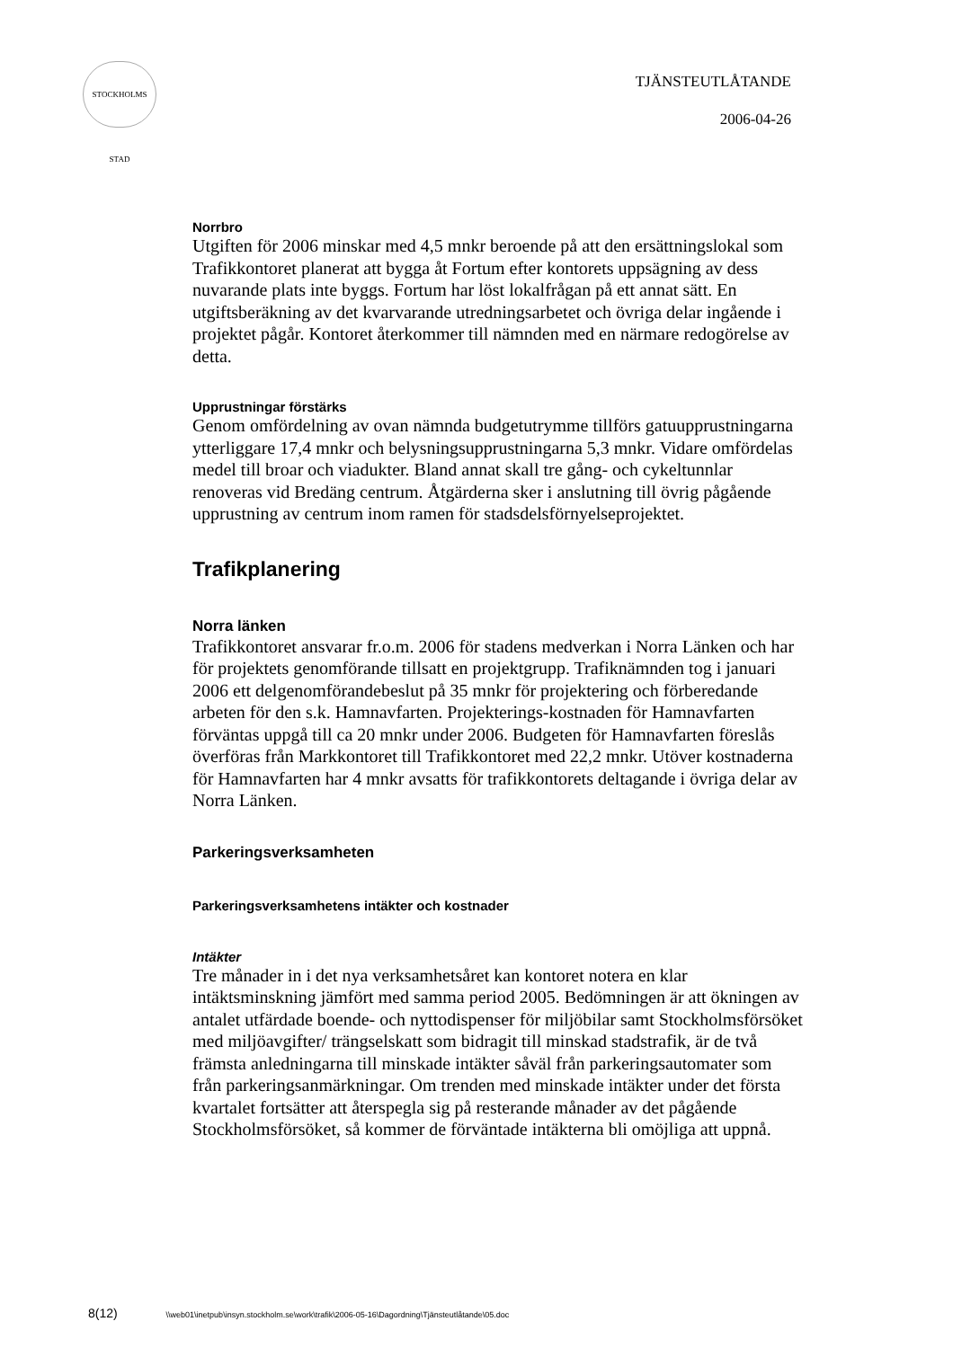STOCKHOLMS STAD
TJÄNSTEUTLÅTANDE
2006-04-26
Norrbro
Utgiften för 2006 minskar med 4,5 mnkr beroende på att den ersättningslokal som Trafikkontoret planerat att bygga åt Fortum efter kontorets uppsägning av dess nuvarande plats inte byggs. Fortum har löst lokalfrågan på ett annat sätt. En utgiftsberäkning av det kvarvarande utredningsarbetet och övriga delar ingående i projektet pågår. Kontoret återkommer till nämnden med en närmare redogörelse av detta.
Upprustningar förstärks
Genom omfördelning av ovan nämnda budgetutrymme tillförs gatuupprustningarna ytterliggare 17,4 mnkr och belysningsupprustningarna 5,3 mnkr. Vidare omfördelas medel till broar och viadukter. Bland annat skall tre gång- och cykeltunnlar renoveras vid Bredäng centrum. Åtgärderna sker i anslutning till övrig pågående upprustning av centrum inom ramen för stadsdelsförnyelseprojektet.
Trafikplanering
Norra länken
Trafikkontoret ansvarar fr.o.m. 2006 för stadens medverkan i Norra Länken och har för projektets genomförande tillsatt en projektgrupp. Trafiknämnden tog i januari 2006 ett delgenomförandebeslut på 35 mnkr för projektering och förberedande arbeten för den s.k. Hamnavfarten. Projekterings-kostnaden för Hamnavfarten förväntas uppgå till ca 20 mnkr under 2006. Budgeten för Hamnavfarten föreslås överföras från Markkontoret till Trafikkontoret med 22,2 mnkr. Utöver kostnaderna för Hamnavfarten har 4 mnkr avsatts för trafikkontorets deltagande i övriga delar av Norra Länken.
Parkeringsverksamheten
Parkeringsverksamhetens intäkter och kostnader
Intäkter
Tre månader in i det nya verksamhetsåret kan kontoret notera en klar intäktsminskning jämfört med samma period 2005. Bedömningen är att ökningen av antalet utfärdade boende- och nyttodispenser för miljöbilar samt Stockholmsförsöket med miljöavgifter/ trängselskatt som bidragit till minskad stadstrafik, är de två främsta anledningarna till minskade intäkter såväl från parkeringsautomater som från parkeringsanmärkningar. Om trenden med minskade intäkter under det första kvartalet fortsätter att återspegla sig på resterande månader av det pågående Stockholmsförsöket, så kommer de förväntade intäkterna bli omöjliga att uppnå.
8(12) \\web01\inetpub\insyn.stockholm.se\work\trafik\2006-05-16\Dagordning\Tjänsteutlåtande\05.doc